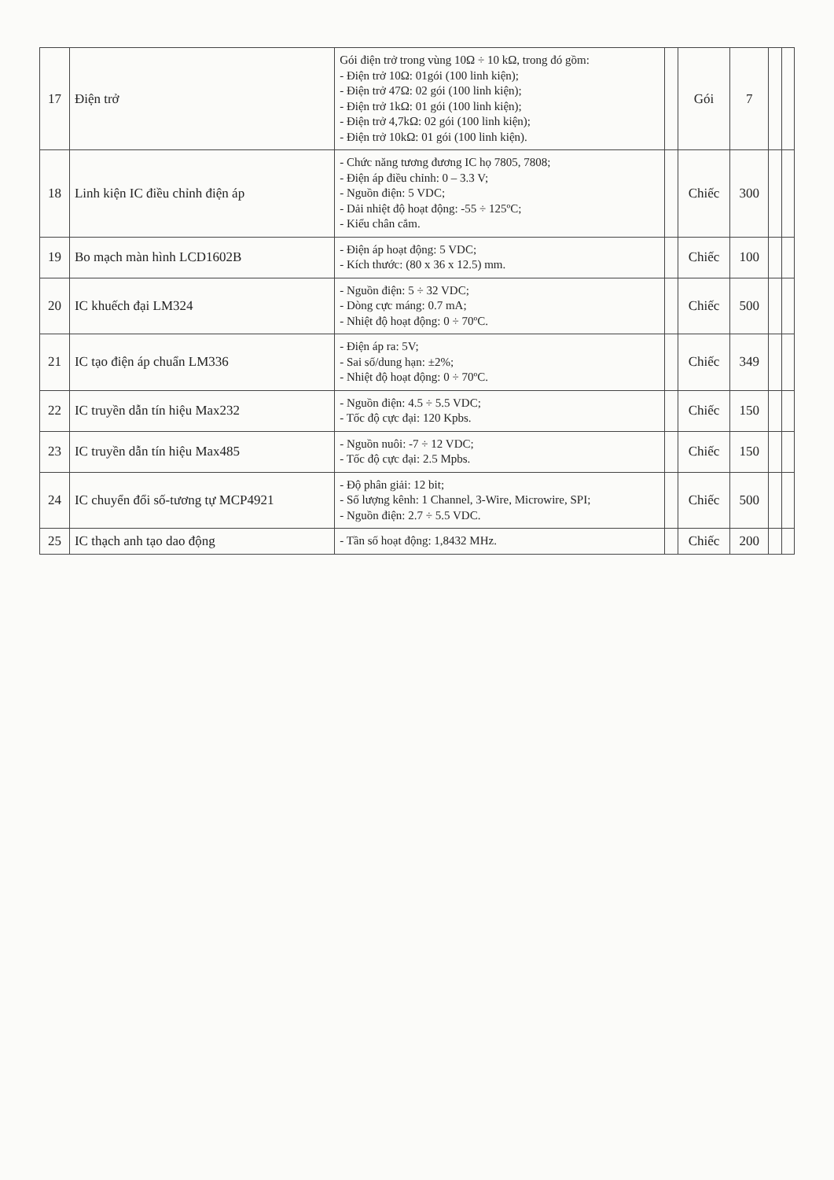| 17 | Điện trở | Gói điện trở trong vùng 10Ω ÷ 10 kΩ, trong đó gồm: - Điện trở 10Ω: 01gói (100 linh kiện); - Điện trở 47Ω: 02 gói (100 linh kiện); - Điện trở 1kΩ: 01 gói (100 linh kiện); - Điện trở 4,7kΩ: 02 gói (100 linh kiện); - Điện trở 10kΩ: 01 gói (100 linh kiện). | | Gói | 7 | | |
| 18 | Linh kiện IC điều chỉnh điện áp | - Chức năng tương đương IC họ 7805, 7808; - Điện áp điều chỉnh: 0 – 3.3 V; - Nguồn điện: 5 VDC; - Dải nhiệt độ hoạt động: -55 ÷ 125ºC; - Kiểu chân cắm. | | Chiếc | 300 | | |
| 19 | Bo mạch màn hình LCD1602B | - Điện áp hoạt động: 5 VDC; - Kích thước: (80 x 36 x 12.5) mm. | | Chiếc | 100 | | |
| 20 | IC khuếch đại LM324 | - Nguồn điện: 5 ÷ 32 VDC; - Dòng cực máng: 0.7 mA; - Nhiệt độ hoạt động: 0 ÷ 70ºC. | | Chiếc | 500 | | |
| 21 | IC tạo điện áp chuẩn LM336 | - Điện áp ra: 5V; - Sai số/dung hạn: ±2%; - Nhiệt độ hoạt động: 0 ÷ 70ºC. | | Chiếc | 349 | | |
| 22 | IC truyền dẫn tín hiệu Max232 | - Nguồn điện: 4.5 ÷ 5.5 VDC; - Tốc độ cực đại: 120 Kpbs. | | Chiếc | 150 | | |
| 23 | IC truyền dẫn tín hiệu Max485 | - Nguồn nuôi: -7 ÷ 12 VDC; - Tốc độ cực đại: 2.5 Mpbs. | | Chiếc | 150 | | |
| 24 | IC chuyển đổi số-tương tự MCP4921 | - Độ phân giải: 12 bit; - Số lượng kênh: 1 Channel, 3-Wire, Microwire, SPI; - Nguồn điện: 2.7 ÷ 5.5 VDC. | | Chiếc | 500 | | |
| 25 | IC thạch anh tạo dao động | - Tần số hoạt động: 1,8432 MHz. | | Chiếc | 200 | | |